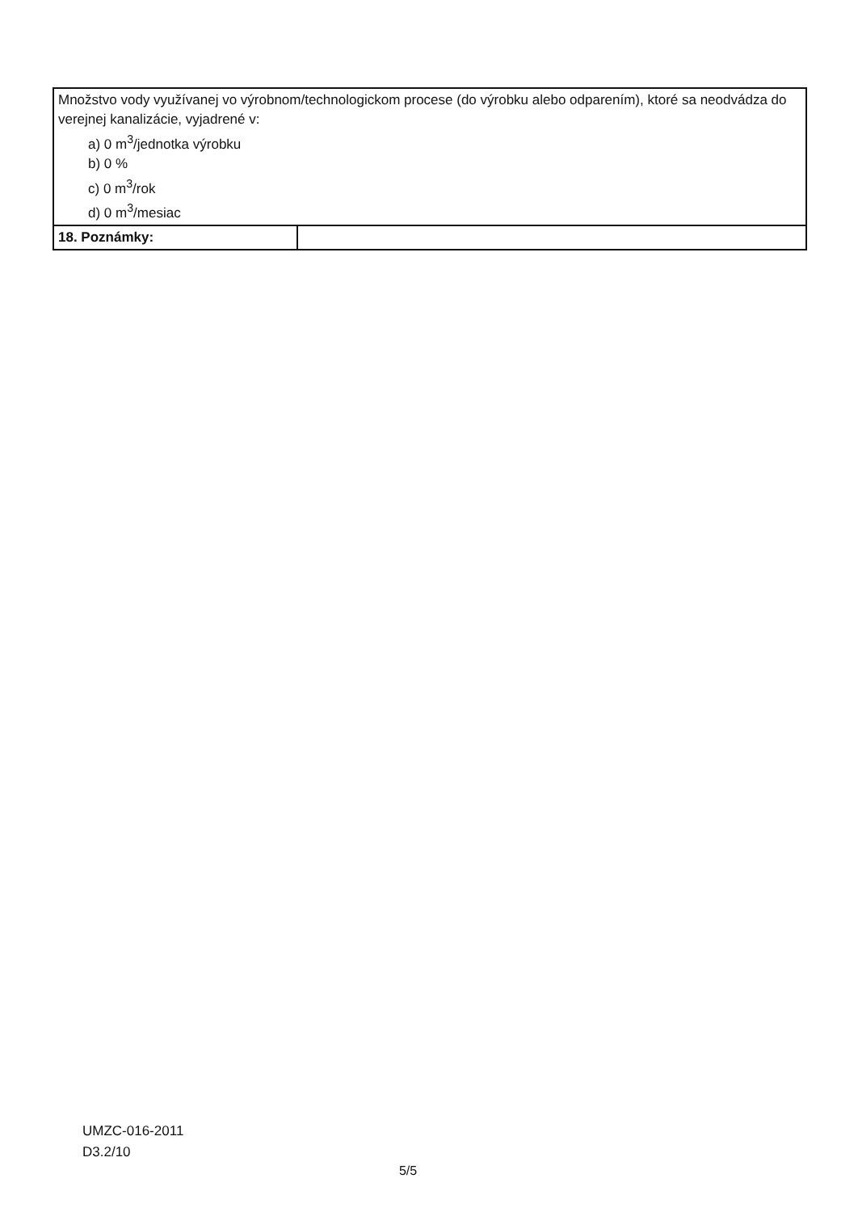| Množstvo vody využívanej vo výrobnom/technologickom procese (do výrobku alebo odparením), ktoré sa neodvádza do verejnej kanalizácie, vyjadrené v: a) 0 m<sup>3</sup>/jednotka výrobku b) 0 % c) 0 m<sup>3</sup>/rok d) 0 m<sup>3</sup>/mesiac | |
| 18. Poznámky: | |
UMZC-016-2011
D3.2/10
5/5